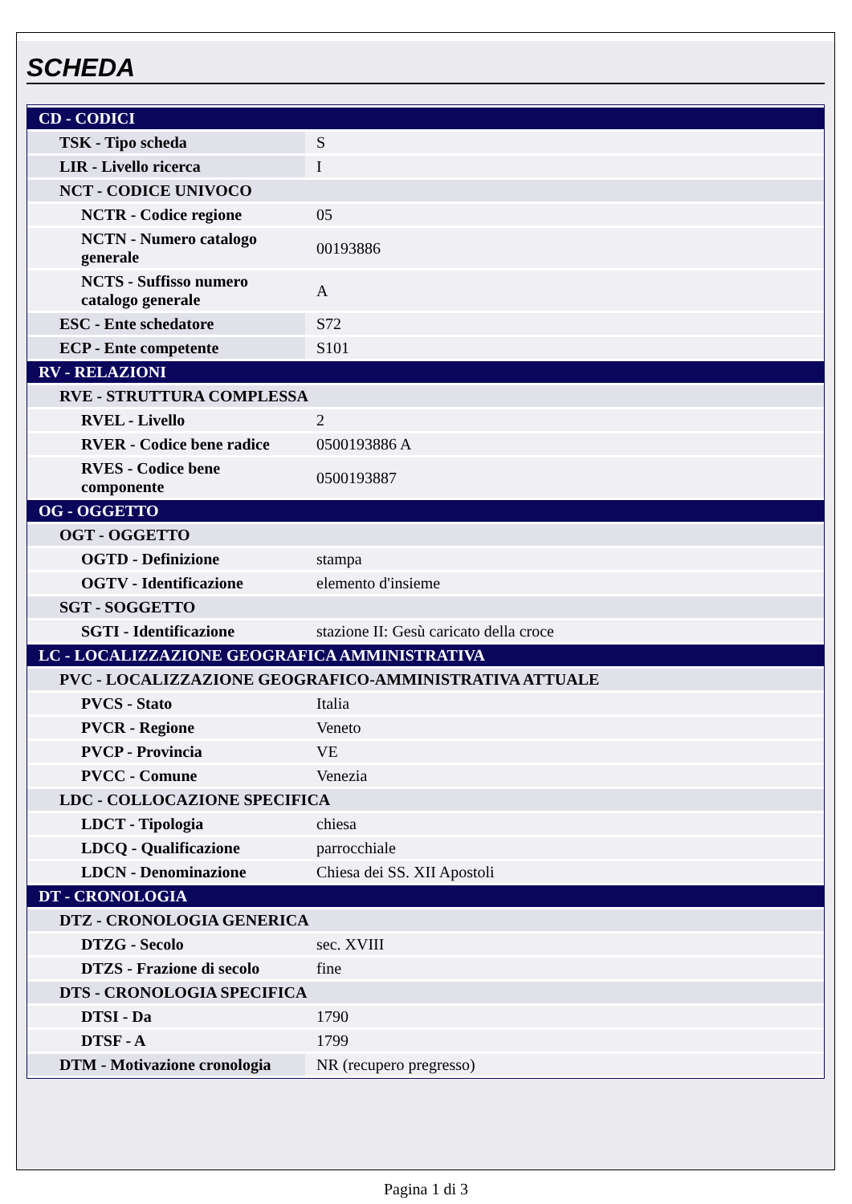SCHEDA
| CD - CODICI | |
| TSK - Tipo scheda | S |
| LIR - Livello ricerca | I |
| NCT - CODICE UNIVOCO | |
| NCTR - Codice regione | 05 |
| NCTN - Numero catalogo generale | 00193886 |
| NCTS - Suffisso numero catalogo generale | A |
| ESC - Ente schedatore | S72 |
| ECP - Ente competente | S101 |
| RV - RELAZIONI | |
| RVE - STRUTTURA COMPLESSA | |
| RVEL - Livello | 2 |
| RVER - Codice bene radice | 0500193886 A |
| RVES - Codice bene componente | 0500193887 |
| OG - OGGETTO | |
| OGT - OGGETTO | |
| OGTD - Definizione | stampa |
| OGTV - Identificazione | elemento d'insieme |
| SGT - SOGGETTO | |
| SGTI - Identificazione | stazione II: Gesù caricato della croce |
| LC - LOCALIZZAZIONE GEOGRAFICA AMMINISTRATIVA | |
| PVC - LOCALIZZAZIONE GEOGRAFICO-AMMINISTRATIVA ATTUALE | |
| PVCS - Stato | Italia |
| PVCR - Regione | Veneto |
| PVCP - Provincia | VE |
| PVCC - Comune | Venezia |
| LDC - COLLOCAZIONE SPECIFICA | |
| LDCT - Tipologia | chiesa |
| LDCQ - Qualificazione | parrocchiale |
| LDCN - Denominazione | Chiesa dei SS. XII Apostoli |
| DT - CRONOLOGIA | |
| DTZ - CRONOLOGIA GENERICA | |
| DTZG - Secolo | sec. XVIII |
| DTZS - Frazione di secolo | fine |
| DTS - CRONOLOGIA SPECIFICA | |
| DTSI - Da | 1790 |
| DTSF - A | 1799 |
| DTM - Motivazione cronologia | NR (recupero pregresso) |
Pagina 1 di 3